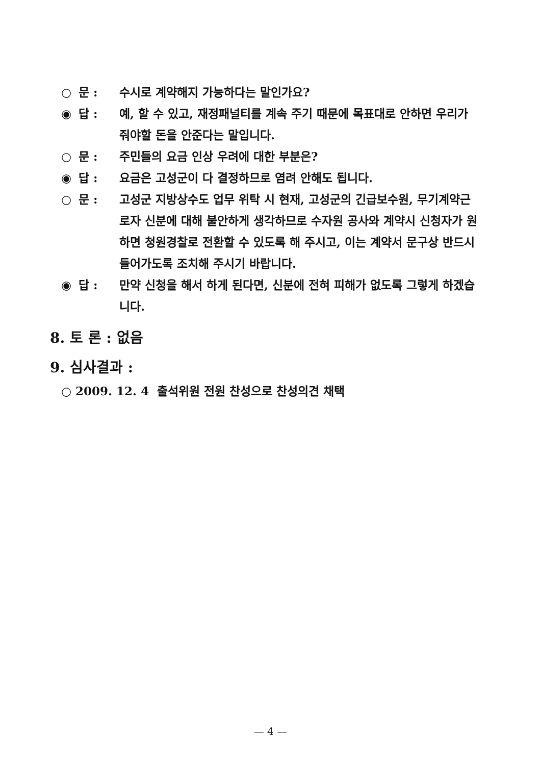○ 문 : 수시로 계약해지 가능하다는 말인가요?
◉ 답 : 예, 할 수 있고, 재정패널티를 계속 주기 때문에 목표대로 안하면 우리가 줘야할 돈을 안준다는 말입니다.
○ 문 : 주민들의 요금 인상 우려에 대한 부분은?
◉ 답 : 요금은 고성군이 다 결정하므로 염려 안해도 됩니다.
○ 문 : 고성군 지방상수도 업무 위탁 시 현재, 고성군의 긴급보수원, 무기계약근로자 신분에 대해 불안하게 생각하므로 수자원 공사와 계약시 신청자가 원하면 청원경찰로 전환할 수 있도록 해 주시고, 이는 계약서 문구상 반드시 들어가도록 조치해 주시기 바랍니다.
◉ 답 : 만약 신청을 해서 하게 된다면, 신분에 전혀 피해가 없도록 그렇게 하겠습니다.
8. 토 론 : 없음
9. 심사결과 :
○ 2009. 12. 4 출석위원 전원 찬성으로 찬성의견 채택
— 4 —